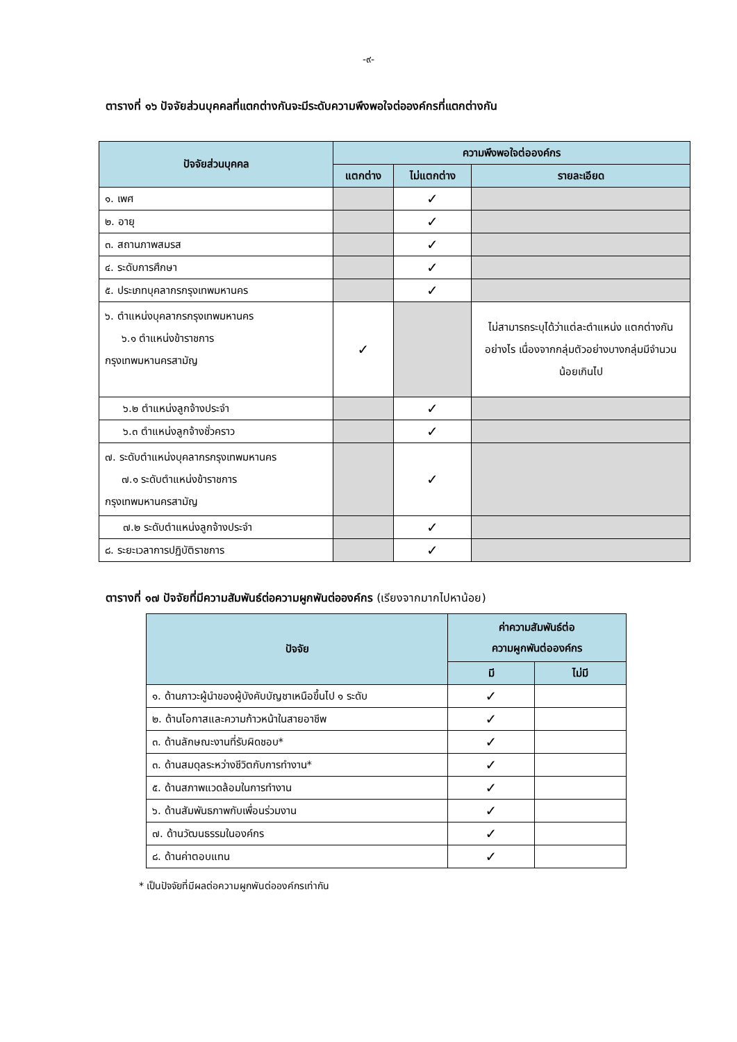-๙-
ตารางที่ ๑๖ ปัจจัยส่วนบุคคลที่แตกต่างกันจะมีระดับความพึงพอใจต่อองค์กรที่แตกต่างกัน
| ปัจจัยส่วนบุคคล | ความพึงพอใจต่อองค์กร | | |
| --- | --- | --- | --- |
| | แตกต่าง | ไม่แตกต่าง | รายละเอียด |
| ๑. เพศ | | ✓ | |
| ๒. อายุ | | ✓ | |
| ๓. สถานภาพสมรส | | ✓ | |
| ๔. ระดับการศึกษา | | ✓ | |
| ๕. ประเภทบุคลากรกรุงเทพมหานคร | | ✓ | |
| ๖. ตำแหน่งบุคลากรกรุงเทพมหานคร ๖.๑ ตำแหน่งข้าราชการ กรุงเทพมหานครสามัญ | ✓ | | ไม่สามารถระบุได้ว่าแต่ละตำแหน่ง แตกต่างกันอย่างไร เนื่องจากกลุ่มตัวอย่างบางกลุ่มมีจำนวนน้อยเกินไป |
| ๖.๒ ตำแหน่งลูกจ้างประจำ | | ✓ | |
| ๖.๓ ตำแหน่งลูกจ้างชั่วคราว | | ✓ | |
| ๗. ระดับตำแหน่งบุคลากรกรุงเทพมหานคร ๗.๑ ระดับตำแหน่งข้าราชการ กรุงเทพมหานครสามัญ | | ✓ | |
| ๗.๒ ระดับตำแหน่งลูกจ้างประจำ | | ✓ | |
| ๘. ระยะเวลาการปฏิบัติราชการ | | ✓ | |
ตารางที่ ๑๗ ปัจจัยที่มีความสัมพันธ์ต่อความผูกพันต่อองค์กร (เรียงจากมากไปหาน้อย)
| ปัจจัย | ค่าความสัมพันธ์ต่อ ความผูกพันต่อองค์กร | |
| --- | --- | --- |
| | มี | ไม่มี |
| ๑. ด้านภาวะผู้นำของผู้บังคับบัญชาเหนือขึ้นไป ๑ ระดับ | ✓ | |
| ๒. ด้านโอกาสและความก้าวหน้าในสายอาชีพ | ✓ | |
| ๓. ด้านลักษณะงานที่รับผิดชอบ* | ✓ | |
| ๓. ด้านสมดุลระหว่างชีวิตกับการทำงาน* | ✓ | |
| ๕. ด้านสภาพแวดล้อมในการทำงาน | ✓ | |
| ๖. ด้านสัมพันธภาพกับเพื่อนร่วมงาน | ✓ | |
| ๗. ด้านวัฒนธรรมในองค์กร | ✓ | |
| ๘. ด้านค่าตอบแทน | ✓ | |
* เป็นปัจจัยที่มีผลต่อความผูกพันต่อองค์กรเท่ากัน